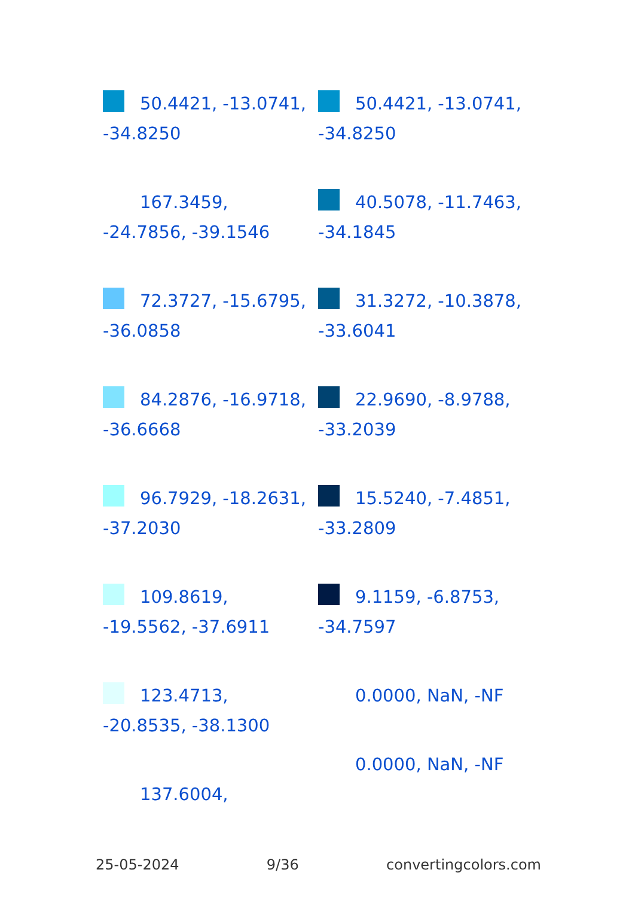50.4421, -13.0741,
-34.8250
167.3459,
-24.7856, -39.1546
72.3727, -15.6795,
-36.0858
84.2876, -16.9718,
-36.6668
96.7929, -18.2631,
-37.2030
109.8619,
-19.5562, -37.6911
123.4713,
-20.8535, -38.1300
137.6004,
50.4421, -13.0741,
-34.8250
40.5078, -11.7463,
-34.1845
31.3272, -10.3878,
-33.6041
22.9690, -8.9788,
-33.2039
15.5240, -7.4851,
-33.2809
9.1159, -6.8753,
-34.7597
0.0000, NaN, -NF
0.0000, NaN, -NF
25-05-2024 9/36 convertingcolors.com